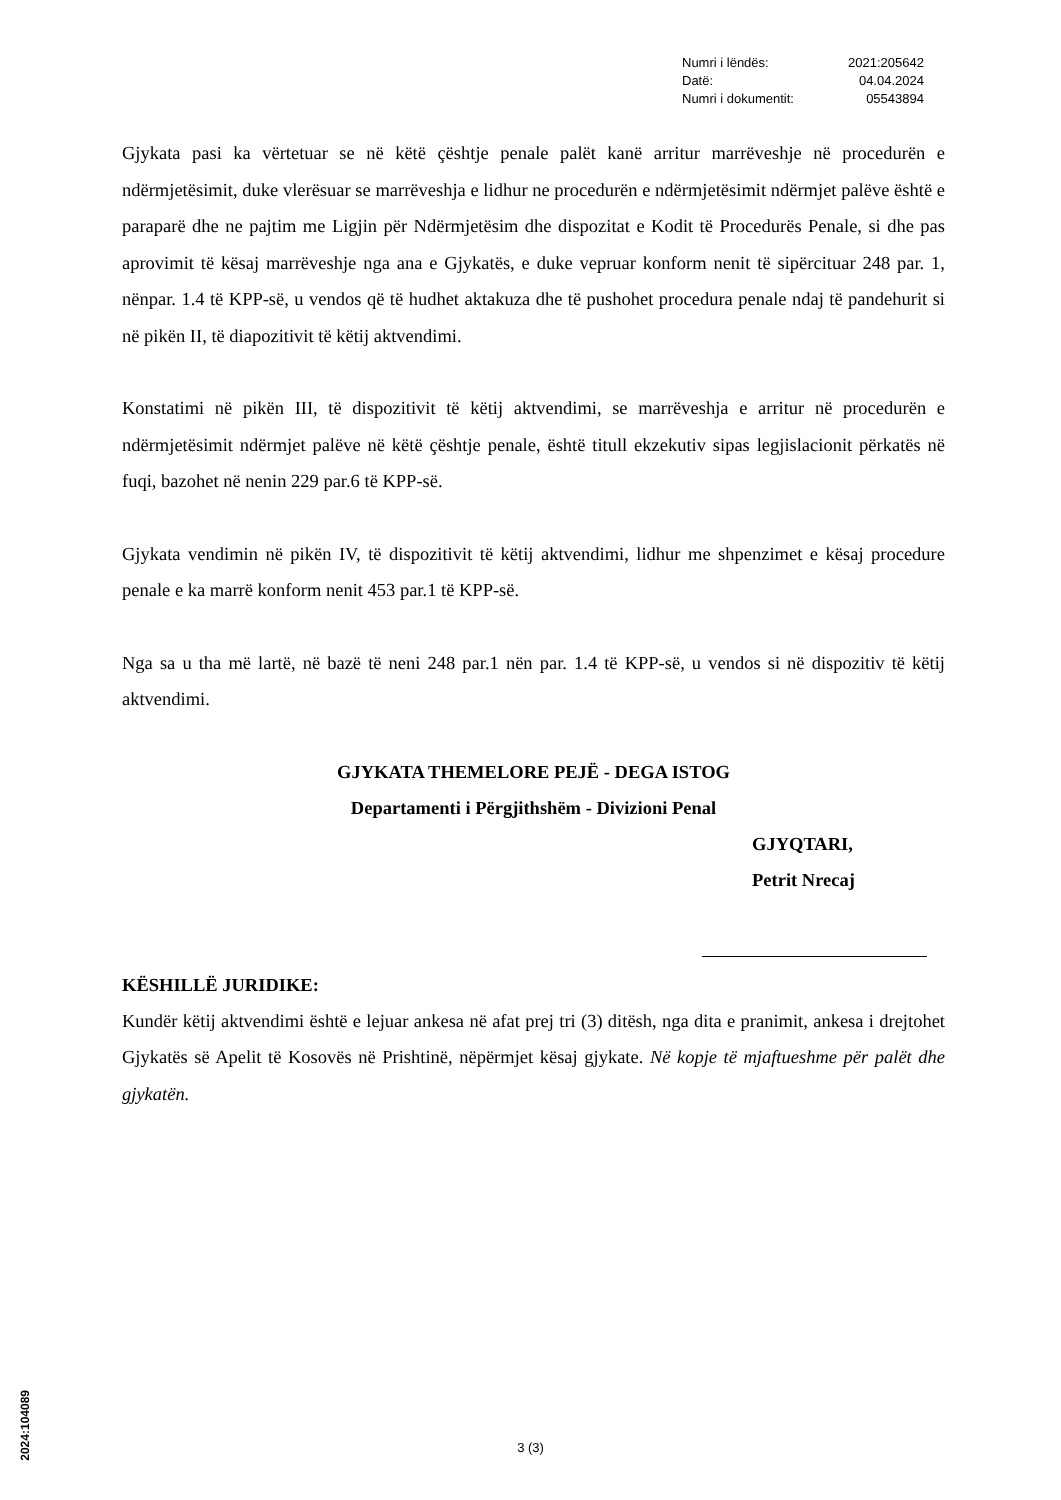| Numri i lëndës: | 2021:205642 |
| Datë: | 04.04.2024 |
| Numri i dokumentit: | 05543894 |
Gjykata pasi ka vërtetuar se në këtë çështje penale palët kanë arritur marrëveshje në procedurën e ndërmjetësimit, duke vlerësuar se marrëveshja e lidhur ne procedurën e ndërmjetësimit ndërmjet palëve është e paraparë dhe ne pajtim me Ligjin për Ndërmjetësim dhe dispozitat e Kodit të Procedurës Penale, si dhe pas aprovimit të kësaj marrëveshje nga ana e Gjykatës, e duke vepruar konform nenit të sipërcituar 248 par. 1, nënpar. 1.4 të KPP-së, u vendos që të hudhet aktakuza dhe të pushohet procedura penale ndaj të pandehurit si në pikën II, të diapozitivit të këtij aktvendimi.
Konstatimi në pikën III, të dispozitivit të këtij aktvendimi, se marrëveshja e arritur në procedurën e ndërmjetësimit ndërmjet palëve në këtë çështje penale, është titull ekzekutiv sipas legjislacionit përkatës në fuqi, bazohet në nenin 229 par.6 të KPP-së.
Gjykata vendimin në pikën IV, të dispozitivit të këtij aktvendimi, lidhur me shpenzimet e kësaj procedure penale e ka marrë konform nenit 453 par.1 të KPP-së.
Nga sa u tha më lartë, në bazë të neni 248 par.1 nën par. 1.4 të KPP-së, u vendos si në dispozitiv të këtij aktvendimi.
GJYKATA THEMELORE PEJË - DEGA ISTOG
Departamenti i Përgjithshëm - Divizioni Penal
GJYQTARI,
Petrit Nrecaj
KËSHILLË JURIDIKE:
Kundër këtij aktvendimi është e lejuar ankesa në afat prej tri (3) ditësh, nga dita e pranimit, ankesa i drejtohet Gjykatës së Apelit të Kosovës në Prishtinë, nëpërmjet kësaj gjykate. Në kopje të mjaftueshme për palët dhe gjykatën.
2024:104089
3 (3)